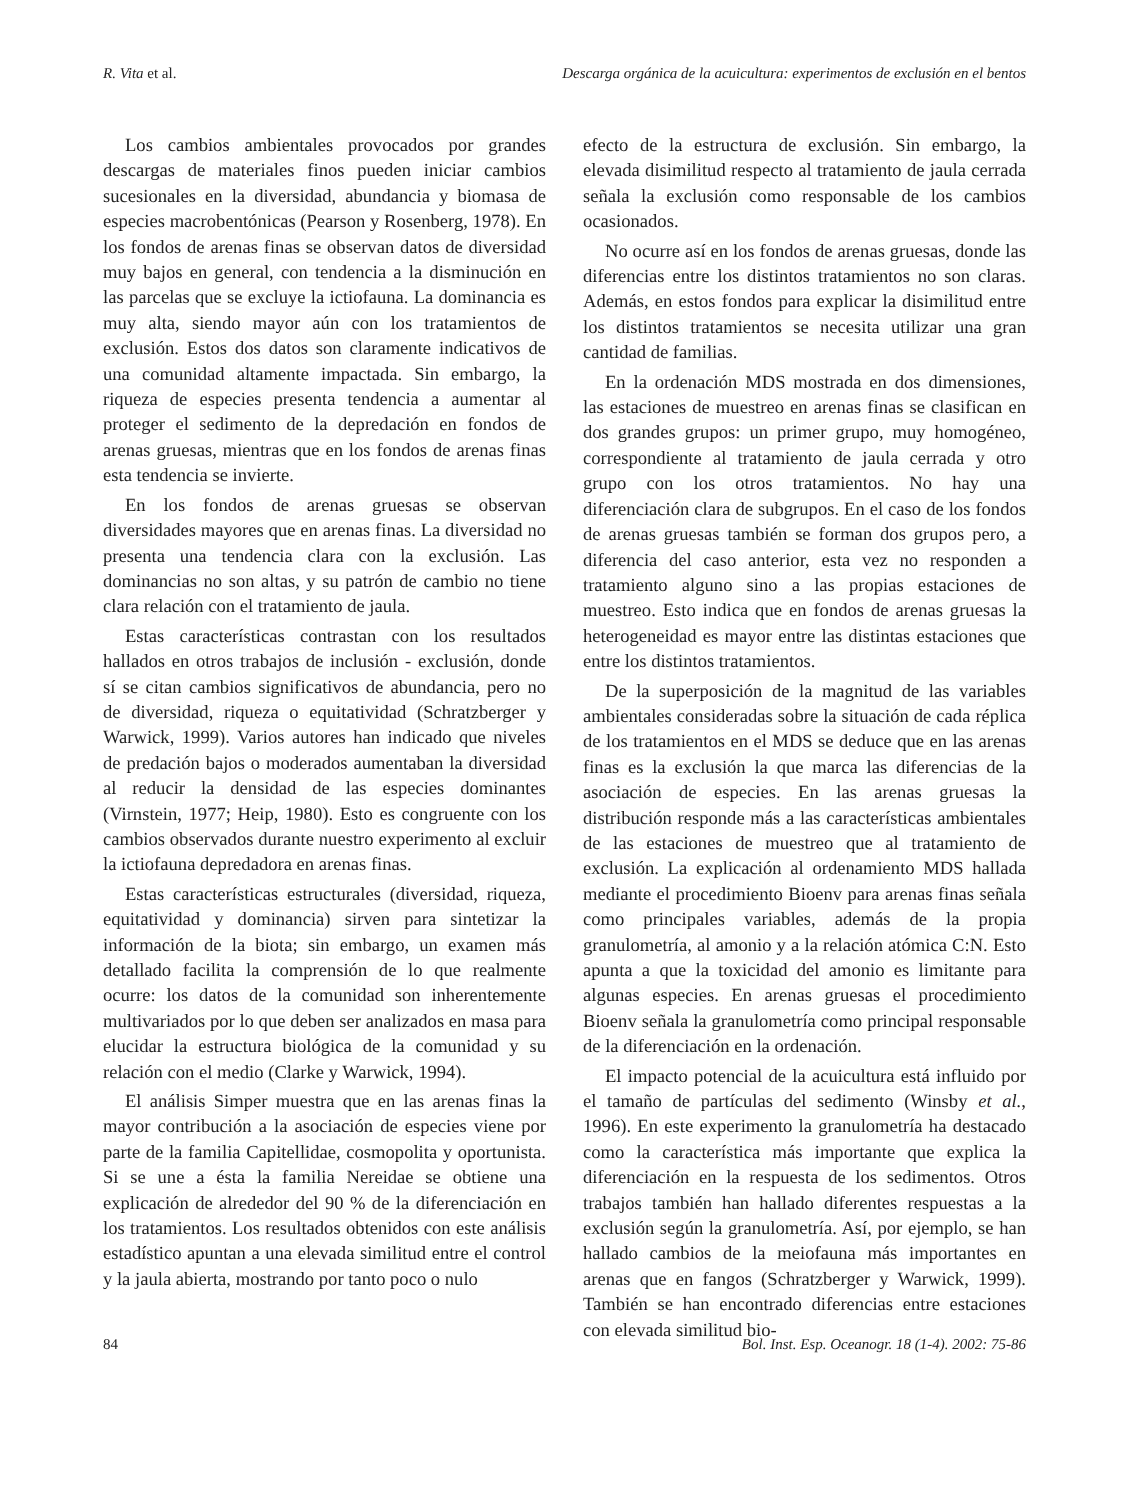R. Vita et al. Descarga orgánica de la acuicultura: experimentos de exclusión en el bentos
Los cambios ambientales provocados por grandes descargas de materiales finos pueden iniciar cambios sucesionales en la diversidad, abundancia y biomasa de especies macrobentónicas (Pearson y Rosenberg, 1978). En los fondos de arenas finas se observan datos de diversidad muy bajos en general, con tendencia a la disminución en las parcelas que se excluye la ictiofauna. La dominancia es muy alta, siendo mayor aún con los tratamientos de exclusión. Estos dos datos son claramente indicativos de una comunidad altamente impactada. Sin embargo, la riqueza de especies presenta tendencia a aumentar al proteger el sedimento de la depredación en fondos de arenas gruesas, mientras que en los fondos de arenas finas esta tendencia se invierte.
En los fondos de arenas gruesas se observan diversidades mayores que en arenas finas. La diversidad no presenta una tendencia clara con la exclusión. Las dominancias no son altas, y su patrón de cambio no tiene clara relación con el tratamiento de jaula.
Estas características contrastan con los resultados hallados en otros trabajos de inclusión - exclusión, donde sí se citan cambios significativos de abundancia, pero no de diversidad, riqueza o equitatividad (Schratzberger y Warwick, 1999). Varios autores han indicado que niveles de predación bajos o moderados aumentaban la diversidad al reducir la densidad de las especies dominantes (Virnstein, 1977; Heip, 1980). Esto es congruente con los cambios observados durante nuestro experimento al excluir la ictiofauna depredadora en arenas finas.
Estas características estructurales (diversidad, riqueza, equitatividad y dominancia) sirven para sintetizar la información de la biota; sin embargo, un examen más detallado facilita la comprensión de lo que realmente ocurre: los datos de la comunidad son inherentemente multivariados por lo que deben ser analizados en masa para elucidar la estructura biológica de la comunidad y su relación con el medio (Clarke y Warwick, 1994).
El análisis Simper muestra que en las arenas finas la mayor contribución a la asociación de especies viene por parte de la familia Capitellidae, cosmopolita y oportunista. Si se une a ésta la familia Nereidae se obtiene una explicación de alrededor del 90 % de la diferenciación en los tratamientos. Los resultados obtenidos con este análisis estadístico apuntan a una elevada similitud entre el control y la jaula abierta, mostrando por tanto poco o nulo
efecto de la estructura de exclusión. Sin embargo, la elevada disimilitud respecto al tratamiento de jaula cerrada señala la exclusión como responsable de los cambios ocasionados.
No ocurre así en los fondos de arenas gruesas, donde las diferencias entre los distintos tratamientos no son claras. Además, en estos fondos para explicar la disimilitud entre los distintos tratamientos se necesita utilizar una gran cantidad de familias.
En la ordenación MDS mostrada en dos dimensiones, las estaciones de muestreo en arenas finas se clasifican en dos grandes grupos: un primer grupo, muy homogéneo, correspondiente al tratamiento de jaula cerrada y otro grupo con los otros tratamientos. No hay una diferenciación clara de subgrupos. En el caso de los fondos de arenas gruesas también se forman dos grupos pero, a diferencia del caso anterior, esta vez no responden a tratamiento alguno sino a las propias estaciones de muestreo. Esto indica que en fondos de arenas gruesas la heterogeneidad es mayor entre las distintas estaciones que entre los distintos tratamientos.
De la superposición de la magnitud de las variables ambientales consideradas sobre la situación de cada réplica de los tratamientos en el MDS se deduce que en las arenas finas es la exclusión la que marca las diferencias de la asociación de especies. En las arenas gruesas la distribución responde más a las características ambientales de las estaciones de muestreo que al tratamiento de exclusión. La explicación al ordenamiento MDS hallada mediante el procedimiento Bioenv para arenas finas señala como principales variables, además de la propia granulometría, al amonio y a la relación atómica C:N. Esto apunta a que la toxicidad del amonio es limitante para algunas especies. En arenas gruesas el procedimiento Bioenv señala la granulometría como principal responsable de la diferenciación en la ordenación.
El impacto potencial de la acuicultura está influido por el tamaño de partículas del sedimento (Winsby et al., 1996). En este experimento la granulometría ha destacado como la característica más importante que explica la diferenciación en la respuesta de los sedimentos. Otros trabajos también han hallado diferentes respuestas a la exclusión según la granulometría. Así, por ejemplo, se han hallado cambios de la meiofauna más importantes en arenas que en fangos (Schratzberger y Warwick, 1999). También se han encontrado diferencias entre estaciones con elevada similitud bio-
84 Bol. Inst. Esp. Oceanogr. 18 (1-4). 2002: 75-86